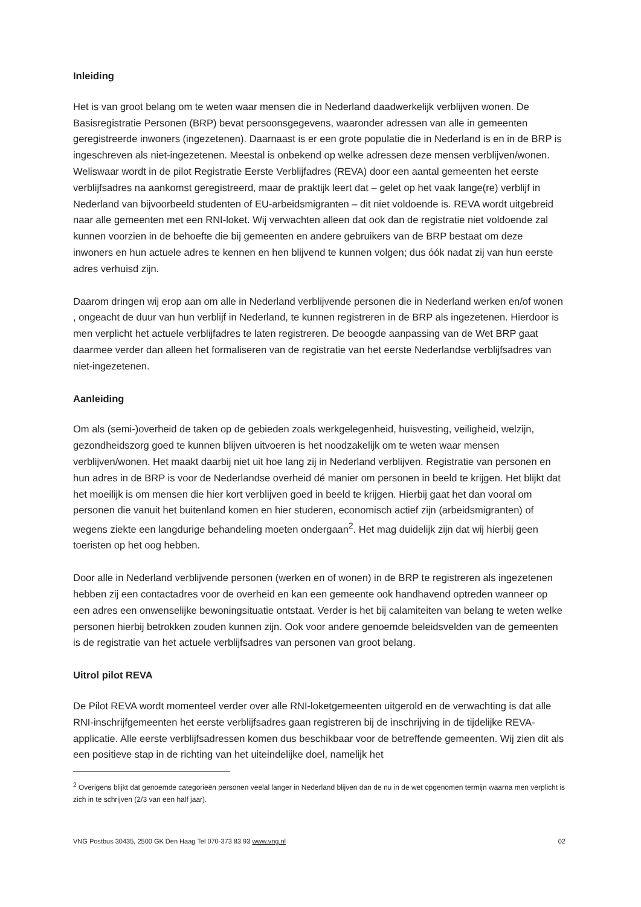Inleiding
Het is van groot belang om te weten waar mensen die in Nederland daadwerkelijk verblijven wonen. De Basisregistratie Personen (BRP) bevat persoonsgegevens, waaronder adressen van alle in gemeenten geregistreerde inwoners (ingezetenen). Daarnaast is er een grote populatie die in Nederland is en in de BRP is ingeschreven als niet-ingezetenen. Meestal is onbekend op welke adressen deze mensen verblijven/wonen. Weliswaar wordt in de pilot Registratie Eerste Verblijfadres (REVA) door een aantal gemeenten het eerste verblijfsadres na aankomst geregistreerd, maar de praktijk leert dat – gelet op het vaak lange(re) verblijf in Nederland van bijvoorbeeld studenten of EU-arbeidsmigranten – dit niet voldoende is. REVA wordt uitgebreid naar alle gemeenten met een RNI-loket. Wij verwachten alleen dat ook dan de registratie niet voldoende zal kunnen voorzien in de behoefte die bij gemeenten en andere gebruikers van de BRP bestaat om deze inwoners en hun actuele adres te kennen en hen blijvend te kunnen volgen; dus óók nadat zij van hun eerste adres verhuisd zijn.
Daarom dringen wij erop aan om alle in Nederland verblijvende personen die in Nederland werken en/of wonen , ongeacht de duur van hun verblijf in Nederland, te kunnen registreren in de BRP als ingezetenen. Hierdoor is men verplicht het actuele verblijfadres te laten registreren. De beoogde aanpassing van de Wet BRP gaat daarmee verder dan alleen het formaliseren van de registratie van het eerste Nederlandse verblijfsadres van niet-ingezetenen.
Aanleiding
Om als (semi-)overheid de taken op de gebieden zoals werkgelegenheid, huisvesting, veiligheid, welzijn, gezondheidszorg goed te kunnen blijven uitvoeren is het noodzakelijk om te weten waar mensen verblijven/wonen. Het maakt daarbij niet uit hoe lang zij in Nederland verblijven. Registratie van personen en hun adres in de BRP is voor de Nederlandse overheid dé manier om personen in beeld te krijgen. Het blijkt dat het moeilijk is om mensen die hier kort verblijven goed in beeld te krijgen. Hierbij gaat het dan vooral om personen die vanuit het buitenland komen en hier studeren, economisch actief zijn (arbeidsmigranten) of wegens ziekte een langdurige behandeling moeten ondergaan<sup>2</sup>. Het mag duidelijk zijn dat wij hierbij geen toeristen op het oog hebben.
Door alle in Nederland verblijvende personen (werken en of wonen) in de BRP te registreren als ingezetenen hebben zij een contactadres voor de overheid en kan een gemeente ook handhavend optreden wanneer op een adres een onwenselijke bewoningsituatie ontstaat. Verder is het bij calamiteiten van belang te weten welke personen hierbij betrokken zouden kunnen zijn. Ook voor andere genoemde beleidsvelden van de gemeenten is de registratie van het actuele verblijfsadres van personen van groot belang.
Uitrol pilot REVA
De Pilot REVA wordt momenteel verder over alle RNI-loketgemeenten uitgerold en de verwachting is dat alle RNI-inschrijfgemeenten het eerste verblijfsadres gaan registreren bij de inschrijving in de tijdelijke REVA-applicatie. Alle eerste verblijfsadressen komen dus beschikbaar voor de betreffende gemeenten. Wij zien dit als een positieve stap in de richting van het uiteindelijke doel, namelijk het
<sup>2</sup> Overigens blijkt dat genoemde categorieën personen veelal langer in Nederland blijven dan de nu in de wet opgenomen termijn waarna men verplicht is zich in te schrijven (2/3 van een half jaar).
VNG Postbus 30435, 2500 GK Den Haag Tel 070-373 83 93 www.vng.nl 02